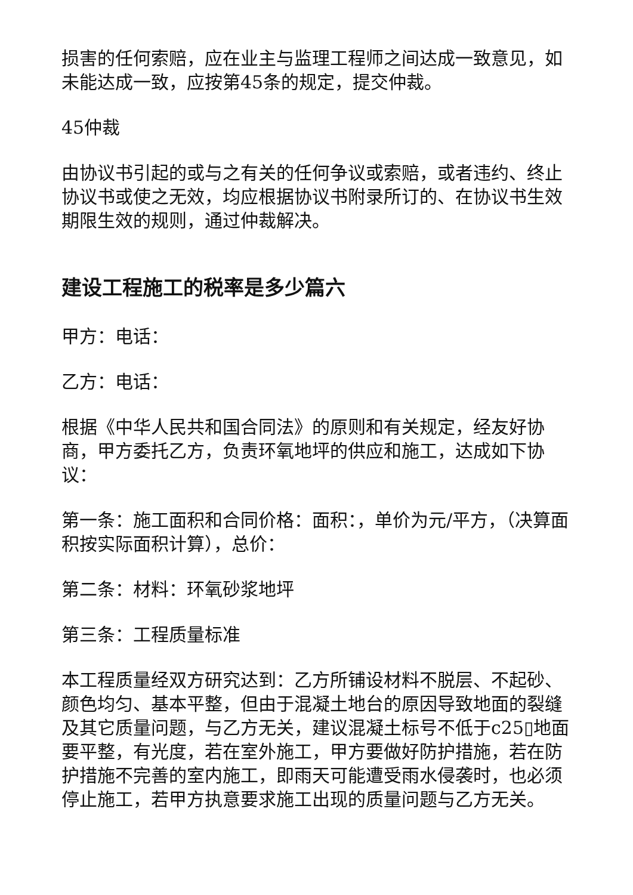损害的任何索赔，应在业主与监理工程师之间达成一致意见，如未能达成一致，应按第45条的规定，提交仲裁。
45仲裁
由协议书引起的或与之有关的任何争议或索赔，或者违约、终止协议书或使之无效，均应根据协议书附录所订的、在协议书生效期限生效的规则，通过仲裁解决。
建设工程施工的税率是多少篇六
甲方：电话：
乙方：电话：
根据《中华人民共和国合同法》的原则和有关规定，经友好协商，甲方委托乙方，负责环氧地坪的供应和施工，达成如下协议：
第一条：施工面积和合同价格：面积：，单价为元/平方，（决算面积按实际面积计算），总价：
第二条：材料：环氧砂浆地坪
第三条：工程质量标准
本工程质量经双方研究达到：乙方所铺设材料不脱层、不起砂、颜色均匀、基本平整，但由于混凝土地台的原因导致地面的裂缝及其它质量问题，与乙方无关，建议混凝土标号不低于c25▯地面要平整，有光度，若在室外施工，甲方要做好防护措施，若在防护措施不完善的室内施工，即雨天可能遭受雨水侵袭时，也必须停止施工，若甲方执意要求施工出现的质量问题与乙方无关。